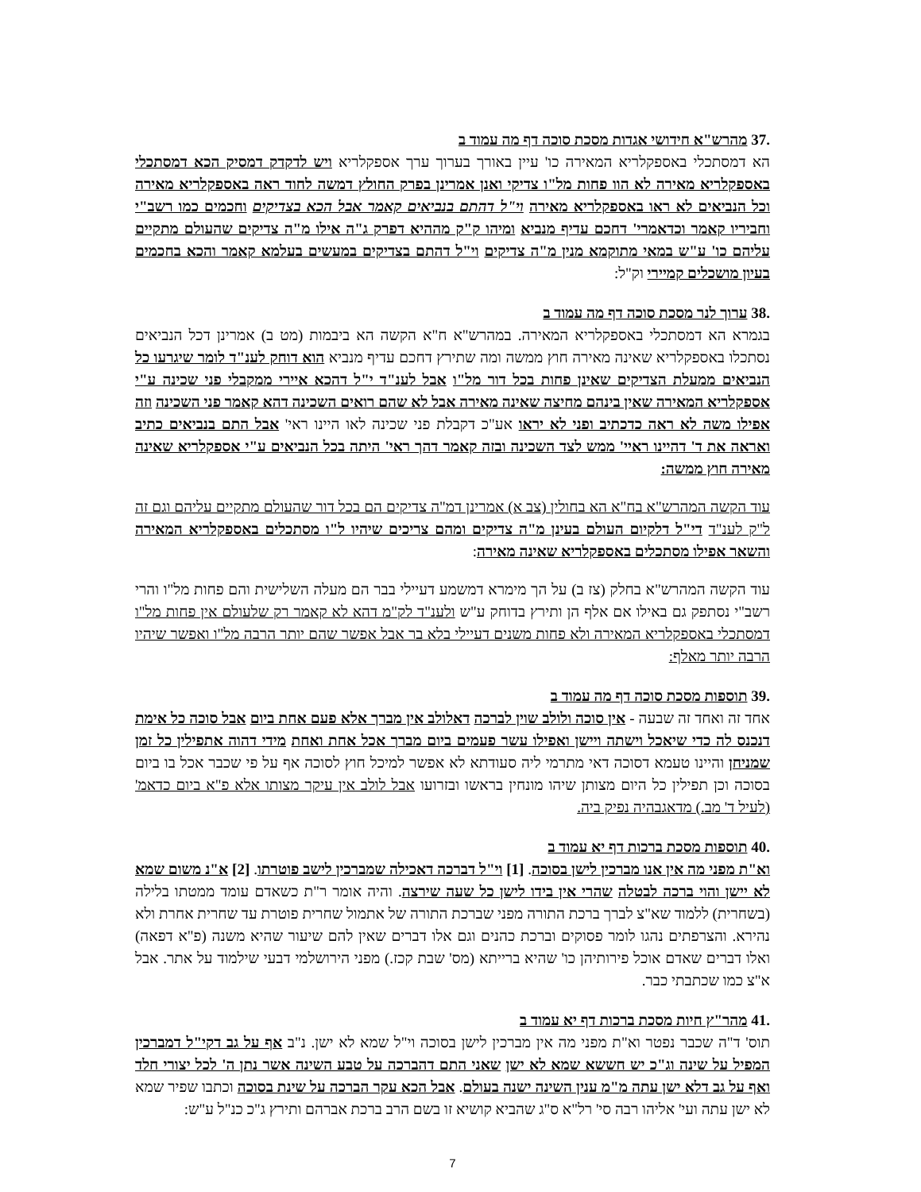.37 מהרש"א חידושי אגדות מסכת סוכה דף מה עמוד ב
הא דמסתכלי באספקלריא המאירה כו' עיין באורך בערוך ערך אספקלריא ויש לדקדק דמסיק הכא דמסתכלי באספקלריא מאירה לא הוו פחות מל"ו צדיקי ואנן אמרינן בפרק החולץ דמשה לחוד ראה באספקלריא מאירה וכל הנביאים לא ראו באספקלריא מאירה וי"ל דהתם בנביאים קאמר אבל הכא בצדיקים וחכמים כמו רשב"י וחביריו קאמר וכדאמרי' דחכם עדיף מנביא ומיהו ק"ק מההיא דפרק ג"ה אילו מ"ה צדיקים שהעולם מתקיים עליהם כו' ע"ש במאי מתוקמא מנין מ"ה צדיקים וי"ל דהתם בצדיקים במעשים בעלמא קאמר והכא בחכמים בעיון מושכלים קמיירי וק"ל:
.38 ערוך לנר מסכת סוכה דף מה עמוד ב
בגמרא הא דמסתכלי באספקלריא המאירה. במהרש"א ח"א הקשה הא ביבמות (מט ב) אמרינן דכל הנביאים נסתכלו באספקלריא שאינה מאירה חוץ ממשה ומה שתירץ דחכם עדיף מנביא הוא דוחק לענ"ד לומר שיגרעו כל הנביאים ממעלת הצדיקים שאינן פחות בכל דור מל"ו אבל לענ"ד י"ל דהכא איירי ממקבלי פני שכינה ע"י אספקלריא המאירה שאין בינהם מחיצה שאינה מאירה אבל לא שהם רואים השכינה דהא קאמר פני השכינה וזה אפילו משה לא ראה כדכתיב ופני לא יראו אע"כ דקבלת פני שכינה לאו היינו ראי' אבל התם בנביאים כתיב ואראה את ד' דהיינו ראיי' ממש לצד השכינה ובזה קאמר דהך ראי' היתה בכל הנביאים ע"י אספקלריא שאינה מאירה חוץ ממשה:
עוד הקשה המהרש"א בח"א הא בחולין (צב א) אמרינן דמ"ה צדיקים הם בכל דור שהעולם מתקיים עליהם וגם זה ל"ק לענ"ד די"ל דלקיום העולם בעינן מ"ה צדיקים ומהם צריכים שיהיו ל"ו מסתכלים באספקלריא המאירה והשאר אפילו מסתכלים באספקלריא שאינה מאירה:
עוד הקשה המהרש"א בחלק (צז ב) על הך מימרא דמשמע דעיילי בבר הם מעלה השלישית והם פחות מל"ו והרי רשב"י נסתפק גם באילו אם אלף הן ותירץ בדוחק ע"ש ולענ"ד לק"מ דהא לא קאמר רק שלעולם אין פחות מל"ו דמסתכלי באספקלריא המאירה ולא פחות משנים דעיילי בלא בר אבל אפשר שהם יותר הרבה מל"ו ואפשר שיהיו הרבה יותר מאלף:
.39 תוספות מסכת סוכה דף מה עמוד ב
אחד זה ואחד זה שבעה - אין סוכה ולולב שוין לברכה דאלולב אין מברך אלא פעם אחת ביום אבל סוכה כל אימת דנכנס לה כדי שיאכל וישתה ויישן ואפילו עשר פעמים ביום מברך אכל אחת ואחת מידי דהוה אתפילין כל זמן שמניחן והיינו טעמא דסוכה דאי מתרמי ליה סעודתא לא אפשר למיכל חוץ לסוכה אף על פי שכבר אכל בו ביום בסוכה וכן תפילין כל היום מצותן שיהו מונחין בראשו ובזרועו אבל לולב אין עיקר מצותו אלא פ"א ביום כדאמ' (לעיל ד' מב.) מדאגבהיה נפיק ביה.
.40 תוספות מסכת ברכות דף יא עמוד ב
וא"ת מפני מה אין אנו מברכין לישן בסוכה. [1] וי"ל דברכה דאכילה שמברכין לישב פוטרתו. [2] א"נ משום שמא לא יישן והוי ברכה לבטלה שהרי אין בידו לישן כל שעה שירצה. והיה אומר ר"ת כשאדם עומד ממטתו בלילה (בשחרית) ללמוד שא"צ לברך ברכת התורה מפני שברכת התורה של אתמול שחרית פוטרת עד שחרית אחרת ולא נהירא. והצרפתים נהגו לומר פסוקים וברכת כהנים וגם אלו דברים שאין להם שיעור שהיא משנה (פ"א דפאה) ואלו דברים שאדם אוכל פירותיהן כו' שהיא ברייתא (מס' שבת קכז.) מפני הירושלמי דבעי שילמוד על אתר. אבל א"צ כמו שכתבתי כבר.
.41 מהר"ץ חיות מסכת ברכות דף יא עמוד ב
תוס' ד"ה שכבר נפטר וא"ת מפני מה אין מברכין לישן בסוכה וי"ל שמא לא ישן. נ"ב אף על גב דקי"ל דמברכין המפיל על שינה וג"כ יש חששא שמא לא ישן שאני התם דהברכה על טבע השינה אשר נתן ה' לכל יצורי חלד ואף על גב דלא ישן עתה מ"מ ענין השינה ישנה בעולם. אבל הכא עקר הברכה על שינת בסוכה וכתבו שפיר שמא לא ישן עתה ועי' אליהו רבה סי' רל"א ס"ג שהביא קושיא זו בשם הרב ברכת אברהם ותירץ ג"כ כנ"ל ע"ש:
7